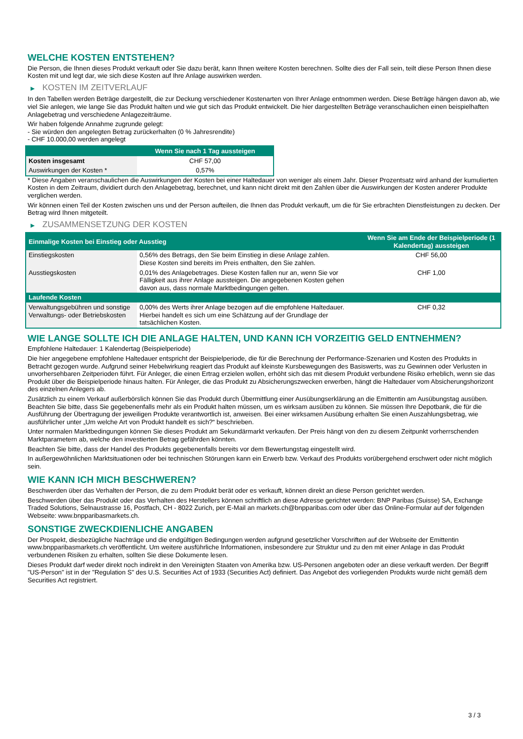WELCHE KOSTEN ENTSTEHEN?
Die Person, die Ihnen dieses Produkt verkauft oder Sie dazu berät, kann Ihnen weitere Kosten berechnen. Sollte dies der Fall sein, teilt diese Person Ihnen diese Kosten mit und legt dar, wie sich diese Kosten auf Ihre Anlage auswirken werden.
▶ KOSTEN IM ZEITVERLAUF
In den Tabellen werden Beträge dargestellt, die zur Deckung verschiedener Kostenarten von Ihrer Anlage entnommen werden. Diese Beträge hängen davon ab, wie viel Sie anlegen, wie lange Sie das Produkt halten und wie gut sich das Produkt entwickelt. Die hier dargestellten Beträge veranschaulichen einen beispielhaften Anlagebetrag und verschiedene Anlagezeiträume.
Wir haben folgende Annahme zugrunde gelegt:
- Sie würden den angelegten Betrag zurückerhalten (0 % Jahresrendite)
- CHF 10.000,00 werden angelegt
| | Wenn Sie nach 1 Tag aussteigen |
| --- | --- |
| Kosten insgesamt | CHF 57,00 |
| Auswirkungen der Kosten * | 0,57% |
* Diese Angaben veranschaulichen die Auswirkungen der Kosten bei einer Haltedauer von weniger als einem Jahr. Dieser Prozentsatz wird anhand der kumulierten Kosten in dem Zeitraum, dividiert durch den Anlagebetrag, berechnet, und kann nicht direkt mit den Zahlen über die Auswirkungen der Kosten anderer Produkte verglichen werden.
Wir können einen Teil der Kosten zwischen uns und der Person aufteilen, die Ihnen das Produkt verkauft, um die für Sie erbrachten Dienstleistungen zu decken. Der Betrag wird Ihnen mitgeteilt.
▶ ZUSAMMENSETZUNG DER KOSTEN
| Einmalige Kosten bei Einstieg oder Ausstieg | | Wenn Sie am Ende der Beispielperiode (1 Kalendertag) aussteigen |
| --- | --- | --- |
| Einstiegskosten | 0,56% des Betrags, den Sie beim Einstieg in diese Anlage zahlen. Diese Kosten sind bereits im Preis enthalten, den Sie zahlen. | CHF 56,00 |
| Ausstiegskosten | 0,01% des Anlagebetrages. Diese Kosten fallen nur an, wenn Sie vor Fälligkeit aus ihrer Anlage aussteigen. Die angegebenen Kosten gehen davon aus, dass normale Marktbedingungen gelten. | CHF 1,00 |
| Laufende Kosten | | |
| Verwaltungsgebühren und sonstige Verwaltungs- oder Betriebskosten | 0,00% des Werts ihrer Anlage bezogen auf die empfohlene Haltedauer. Hierbei handelt es sich um eine Schätzung auf der Grundlage der tatsächlichen Kosten. | CHF 0,32 |
WIE LANGE SOLLTE ICH DIE ANLAGE HALTEN, UND KANN ICH VORZEITIG GELD ENTNEHMEN?
Empfohlene Haltedauer: 1 Kalendertag (Beispielperiode)
Die hier angegebene empfohlene Haltedauer entspricht der Beispielperiode, die für die Berechnung der Performance-Szenarien und Kosten des Produkts in Betracht gezogen wurde. Aufgrund seiner Hebelwirkung reagiert das Produkt auf kleinste Kursbewegungen des Basiswerts, was zu Gewinnen oder Verlusten in unvorhersehbaren Zeitperioden führt. Für Anleger, die einen Ertrag erzielen wollen, erhöht sich das mit diesem Produkt verbundene Risiko erheblich, wenn sie das Produkt über die Beispielperiode hinaus halten. Für Anleger, die das Produkt zu Absicherungszwecken erwerben, hängt die Haltedauer vom Absicherungshorizont des einzelnen Anlegers ab.
Zusätzlich zu einem Verkauf außerbörslich können Sie das Produkt durch Übermittlung einer Ausübungserklärung an die Emittentin am Ausübungstag ausüben. Beachten Sie bitte, dass Sie gegebenenfalls mehr als ein Produkt halten müssen, um es wirksam ausüben zu können. Sie müssen Ihre Depotbank, die für die Ausführung der Übertragung der jeweiligen Produkte verantwortlich ist, anweisen. Bei einer wirksamen Ausübung erhalten Sie einen Auszahlungsbetrag, wie ausführlicher unter „Um welche Art von Produkt handelt es sich?“ beschrieben.
Unter normalen Marktbedingungen können Sie dieses Produkt am Sekundärmarkt verkaufen. Der Preis hängt von den zu diesem Zeitpunkt vorherrschenden Marktparametern ab, welche den investierten Betrag gefährden könnten.
Beachten Sie bitte, dass der Handel des Produkts gegebenenfalls bereits vor dem Bewertungstag eingestellt wird.
In außergewöhnlichen Marktsituationen oder bei technischen Störungen kann ein Erwerb bzw. Verkauf des Produkts vorübergehend erschwert oder nicht möglich sein.
WIE KANN ICH MICH BESCHWEREN?
Beschwerden über das Verhalten der Person, die zu dem Produkt berät oder es verkauft, können direkt an diese Person gerichtet werden.
Beschwerden über das Produkt oder das Verhalten des Herstellers können schriftlich an diese Adresse gerichtet werden: BNP Paribas (Suisse) SA, Exchange Traded Solutions, Selnaustrasse 16, Postfach, CH - 8022 Zurich, per E-Mail an markets.ch@bnpparibas.com oder über das Online-Formular auf der folgenden Webseite: www.bnpparibasmarkets.ch.
SONSTIGE ZWECKDIENLICHE ANGABEN
Der Prospekt, diesbezügliche Nachträge und die endgültigen Bedingungen werden aufgrund gesetzlicher Vorschriften auf der Webseite der Emittentin www.bnpparibasmarkets.ch veröffentlicht. Um weitere ausführliche Informationen, insbesondere zur Struktur und zu den mit einer Anlage in das Produkt verbundenen Risiken zu erhalten, sollten Sie diese Dokumente lesen.
Dieses Produkt darf weder direkt noch indirekt in den Vereinigten Staaten von Amerika bzw. US-Personen angeboten oder an diese verkauft werden. Der Begriff "US-Person" ist in der "Regulation S" des U.S. Securities Act of 1933 (Securities Act) definiert. Das Angebot des vorliegenden Produkts wurde nicht gemäß dem Securities Act registriert.
3 / 3